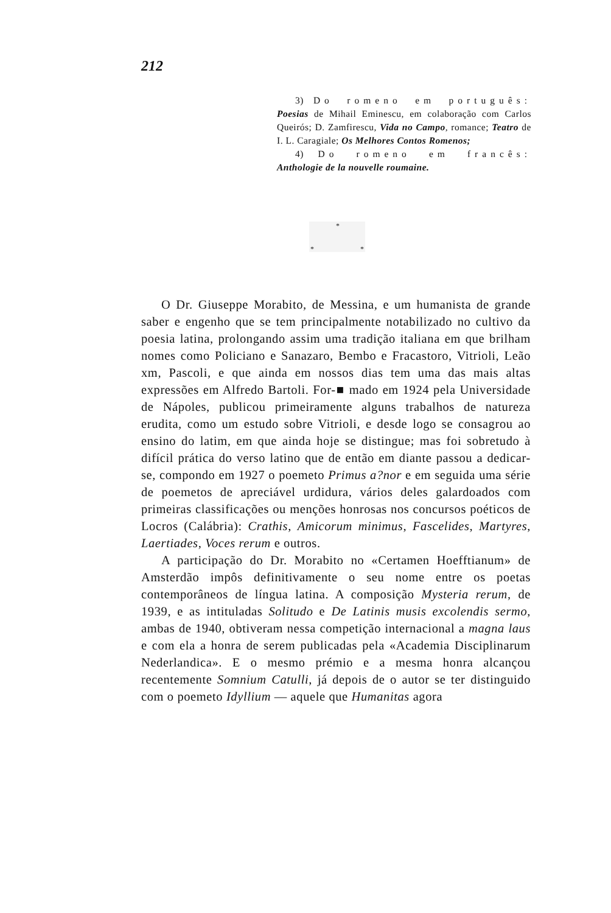212
3) Do romeno em português: Poesias de Mihail Eminescu, em colaboração com Carlos Queirós; D. Zamfirescu, Vida no Campo, romance; Teatro de I. L. Caragiale; Os Melhores Contos Romenos;
4) Do romeno em francês: Anthologie de la nouvelle roumaine.
*
* *
O Dr. Giuseppe Morabito, de Messina, e um humanista de grande saber e engenho que se tem principalmente notabilizado no cultivo da poesia latina, prolongando assim uma tradição italiana em que brilham nomes como Policiano e Sanazaro, Bembo e Fracastoro, Vitrioli, Leão xm, Pascoli, e que ainda em nossos dias tem uma das mais altas expressões em Alfredo Bartoli. For-■ mado em 1924 pela Universidade de Nápoles, publicou primeiramente alguns trabalhos de natureza erudita, como um estudo sobre Vitrioli, e desde logo se consagrou ao ensino do latim, em que ainda hoje se distingue; mas foi sobretudo à difícil prática do verso latino que de então em diante passou a dedicar-se, compondo em 1927 o poemeto Primus a?nor e em seguida uma série de poemetos de apreciável urdidura, vários deles galardoados com primeiras classificações ou menções honrosas nos concursos poéticos de Locros (Calábria): Crathis, Amicorum minimus, Fascelides, Martyres, Laertiades, Voces rerum e outros.
A participação do Dr. Morabito no «Certamen Hoefftianum» de Amsterdão impôs definitivamente o seu nome entre os poetas contemporâneos de língua latina. A composição Mysteria rerum, de 1939, e as intituladas Solitudo e De Latinis musis excolendis sermo, ambas de 1940, obtiveram nessa competição internacional a magna laus e com ela a honra de serem publicadas pela «Academia Disciplinarum Nederlandica». E o mesmo prémio e a mesma honra alcançou recentemente Somnium Catulli, já depois de o autor se ter distinguido com o poemeto Idyllium — aquele que Humanitas agora